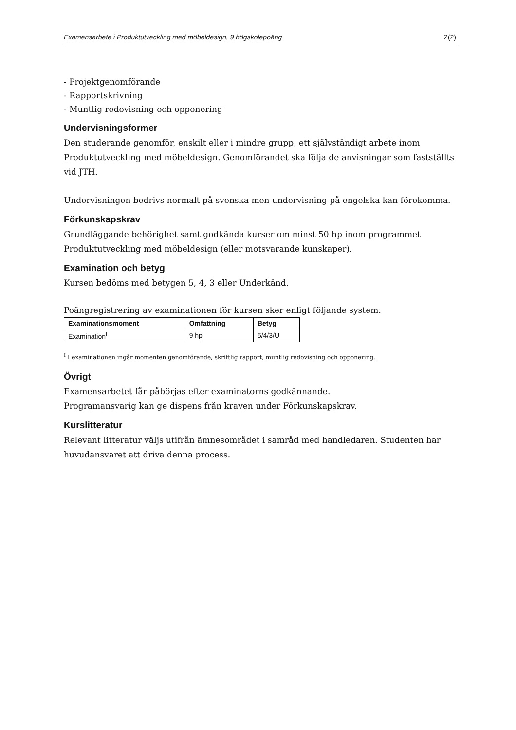Examensarbete i Produktutveckling med möbeldesign, 9 högskolepoäng 2(2)
- Projektgenomförande
- Rapportskrivning
- Muntlig redovisning och opponering
Undervisningsformer
Den studerande genomför, enskilt eller i mindre grupp, ett självständigt arbete inom Produktutveckling med möbeldesign. Genomförandet ska följa de anvisningar som fastställts vid JTH.
Undervisningen bedrivs normalt på svenska men undervisning på engelska kan förekomma.
Förkunskapskrav
Grundläggande behörighet samt godkända kurser om minst 50 hp inom programmet Produktutveckling med möbeldesign (eller motsvarande kunskaper).
Examination och betyg
Kursen bedöms med betygen 5, 4, 3 eller Underkänd.
Poängregistrering av examinationen för kursen sker enligt följande system:
| Examinationsmoment | Omfattning | Betyg |
| --- | --- | --- |
| Examination<sup>I</sup> | 9 hp | 5/4/3/U |
<sup>I</sup> I examinationen ingår momenten genomförande, skriftlig rapport, muntlig redovisning och opponering.
Övrigt
Examensarbetet får påbörjas efter examinatorns godkännande.
Programansvarig kan ge dispens från kraven under Förkunskapskrav.
Kurslitteratur
Relevant litteratur väljs utifrån ämnesområdet i samråd med handledaren. Studenten har huvudansvaret att driva denna process.